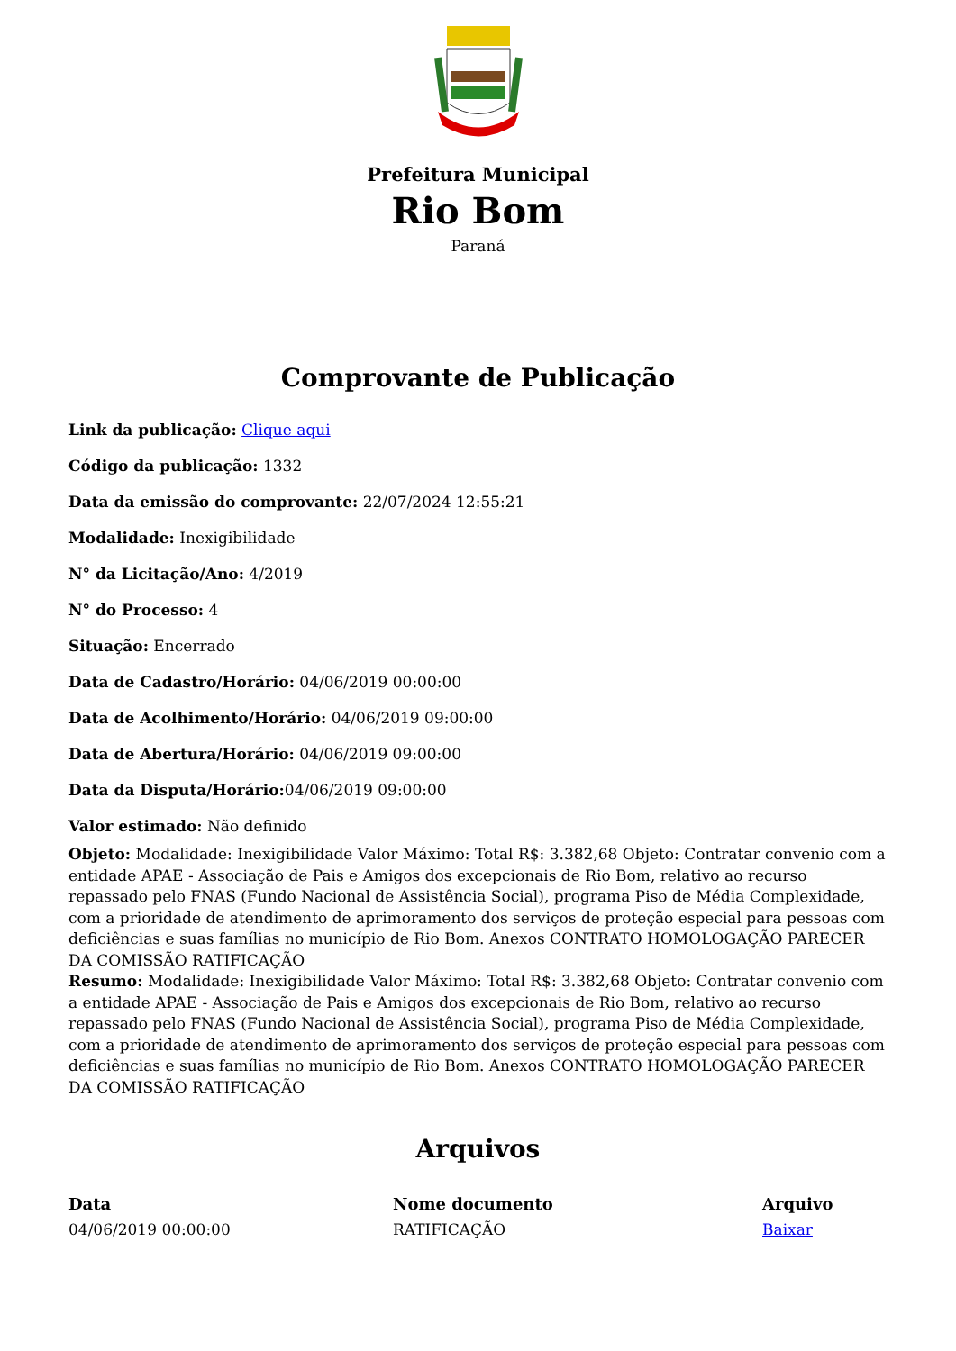Prefeitura Municipal
Rio Bom
Paraná
Comprovante de Publicação
Link da publicação: Clique aqui
Código da publicação: 1332
Data da emissão do comprovante: 22/07/2024 12:55:21
Modalidade: Inexigibilidade
N° da Licitação/Ano: 4/2019
N° do Processo: 4
Situação: Encerrado
Data de Cadastro/Horário: 04/06/2019 00:00:00
Data de Acolhimento/Horário: 04/06/2019 09:00:00
Data de Abertura/Horário: 04/06/2019 09:00:00
Data da Disputa/Horário: 04/06/2019 09:00:00
Valor estimado: Não definido
Objeto: Modalidade: Inexigibilidade Valor Máximo: Total R$: 3.382,68 Objeto: Contratar convenio com a entidade APAE - Associação de Pais e Amigos dos excepcionais de Rio Bom, relativo ao recurso repassado pelo FNAS (Fundo Nacional de Assistência Social), programa Piso de Média Complexidade, com a prioridade de atendimento de aprimoramento dos serviços de proteção especial para pessoas com deficiências e suas famílias no município de Rio Bom. Anexos CONTRATO HOMOLOGAÇÃO PARECER DA COMISSÃO RATIFICAÇÃO
Resumo: Modalidade: Inexigibilidade Valor Máximo: Total R$: 3.382,68 Objeto: Contratar convenio com a entidade APAE - Associação de Pais e Amigos dos excepcionais de Rio Bom, relativo ao recurso repassado pelo FNAS (Fundo Nacional de Assistência Social), programa Piso de Média Complexidade, com a prioridade de atendimento de aprimoramento dos serviços de proteção especial para pessoas com deficiências e suas famílias no município de Rio Bom. Anexos CONTRATO HOMOLOGAÇÃO PARECER DA COMISSÃO RATIFICAÇÃO
Arquivos
| Data | Nome documento | Arquivo |
| --- | --- | --- |
| 04/06/2019 00:00:00 | RATIFICAÇÃO | Baixar |